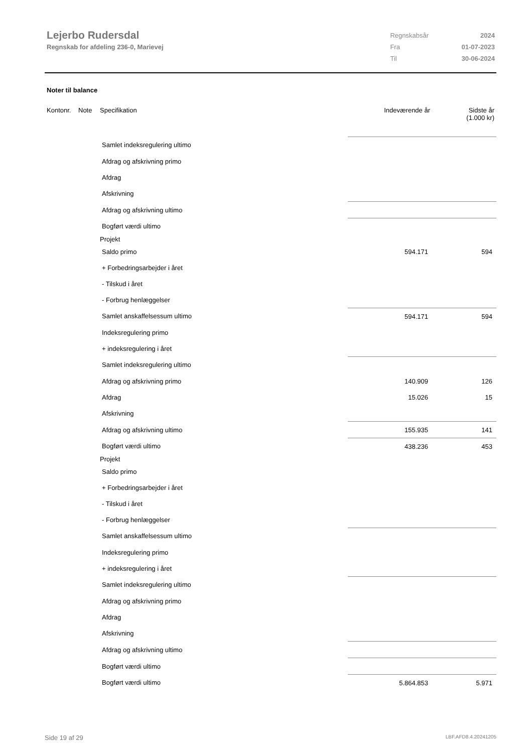Lejerbo Rudersdal
Regnskab for afdeling 236-0, Marievej
| Regnskabsår | 2024 |
| Fra | 01-07-2023 |
| Til | 30-06-2024 |
Noter til balance
| Kontonr. | Note | Specifikation | Indeværende år | Sidste år (1.000 kr) |
| --- | --- | --- | --- | --- |
| Samlet indeksregulering ultimo | | | | |
| Afdrag og afskrivning primo | | | | |
| Afdrag | | | | |
| Afskrivning | | | | |
| Afdrag og afskrivning ultimo | | | | |
| Bogført værdi ultimo | | | | |
| Projekt | | | | |
| Saldo primo | | | 594.171 | 594 |
| + Forbedringsarbejder i året | | | | |
| - Tilskud i året | | | | |
| - Forbrug henlæggelser | | | | |
| Samlet anskaffelsessum ultimo | | | 594.171 | 594 |
| Indeksregulering primo | | | | |
| + indeksregulering i året | | | | |
| Samlet indeksregulering ultimo | | | | |
| Afdrag og afskrivning primo | | | 140.909 | 126 |
| Afdrag | | | 15.026 | 15 |
| Afskrivning | | | | |
| Afdrag og afskrivning ultimo | | | 155.935 | 141 |
| Bogført værdi ultimo | | | 438.236 | 453 |
| Projekt | | | | |
| Saldo primo | | | | |
| + Forbedringsarbejder i året | | | | |
| - Tilskud i året | | | | |
| - Forbrug henlæggelser | | | | |
| Samlet anskaffelsessum ultimo | | | | |
| Indeksregulering primo | | | | |
| + indeksregulering i året | | | | |
| Samlet indeksregulering ultimo | | | | |
| Afdrag og afskrivning primo | | | | |
| Afdrag | | | | |
| Afskrivning | | | | |
| Afdrag og afskrivning ultimo | | | | |
| Bogført værdi ultimo | | | | |
| Bogført værdi ultimo | | | 5.864.853 | 5.971 |
Side 19 af 29 LBF.AFD8.4.20241205